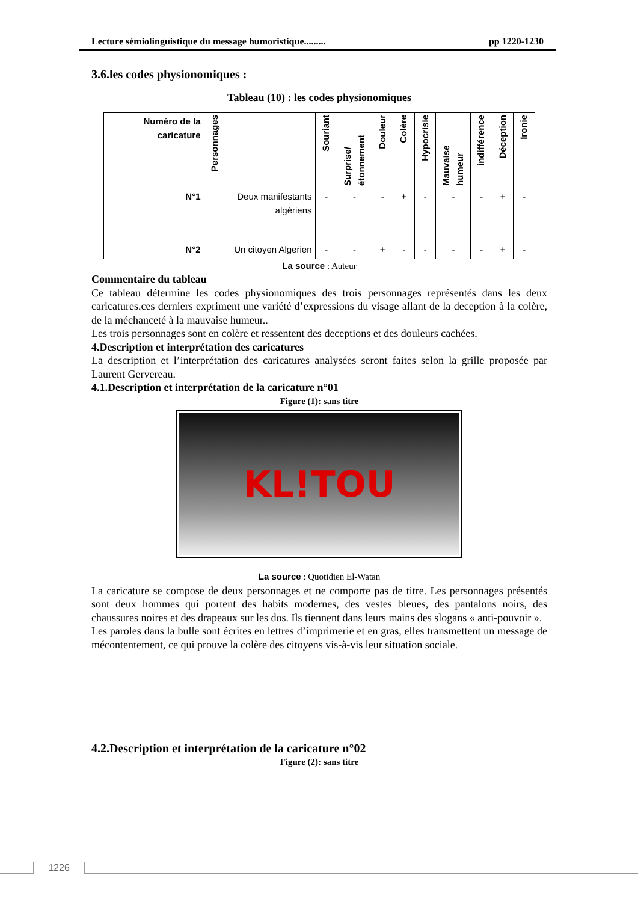Lecture sémiolinguistique du message humoristique......... pp 1220-1230
3.6.les codes physionomiques :
Tableau (10) : les codes physionomiques
| Numéro de la caricature | Personnages | Souriant | Surprise/ étonnement | Douleur | Colère | Hypocrisie | Mauvaise humeur | indifférence | Déception | Ironie |
| --- | --- | --- | --- | --- | --- | --- | --- | --- | --- | --- |
| N°1 | Deux manifestants algériens | - | - | - | + | - | - | - | + | - |
| N°2 | Un citoyen Algerien | - | - | + | - | - | - | - | + | - |
La source : Auteur
Commentaire du tableau
Ce tableau détermine les codes physionomiques des trois personnages représentés dans les deux caricatures.ces derniers expriment une variété d’expressions du visage allant de la deception à la colère, de la méchanceté à la mauvaise humeur..
Les trois personnages sont en colère et ressentent des deceptions et des douleurs cachées.
4.Description et interprétation des caricatures
La description et l’interprétation des caricatures analysées seront faites selon la grille proposée par Laurent Gervereau.
4.1.Description et interprétation de la caricature n°01
Figure (1): sans titre
KL!TOU
La source : Quotidien El-Watan
La caricature se compose de deux personnages et ne comporte pas de titre. Les personnages présentés sont deux hommes qui portent des habits modernes, des vestes bleues, des pantalons noirs, des chaussures noires et des drapeaux sur les dos. Ils tiennent dans leurs mains des slogans « anti-pouvoir ».
Les paroles dans la bulle sont écrites en lettres d’imprimerie et en gras, elles transmettent un message de mécontentement, ce qui prouve la colère des citoyens vis-à-vis leur situation sociale.
4.2.Description et interprétation de la caricature n°02
Figure (2): sans titre
1226